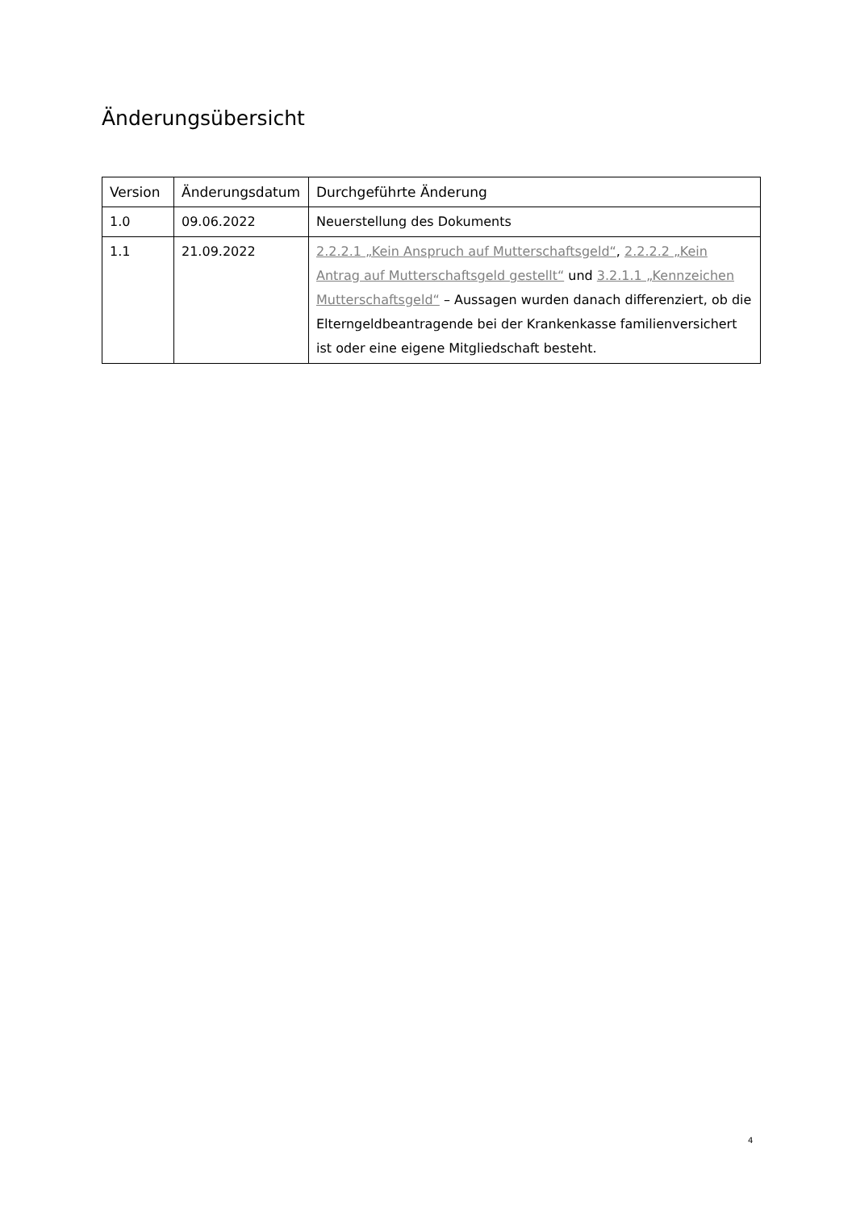Änderungsübersicht
| Version | Änderungsdatum | Durchgeführte Änderung |
| --- | --- | --- |
| 1.0 | 09.06.2022 | Neuerstellung des Dokuments |
| 1.1 | 21.09.2022 | 2.2.2.1 „Kein Anspruch auf Mutterschaftsgeld“ , 2.2.2.2 „Kein Antrag auf Mutterschaftsgeld gestellt“ und 3.2.1.1 „Kennzeichen Mutterschaftsgeld“ – Aussagen wurden danach differenziert, ob die Elterngeldbeantragende bei der Krankenkasse familienversichert ist oder eine eigene Mitgliedschaft besteht. |
4